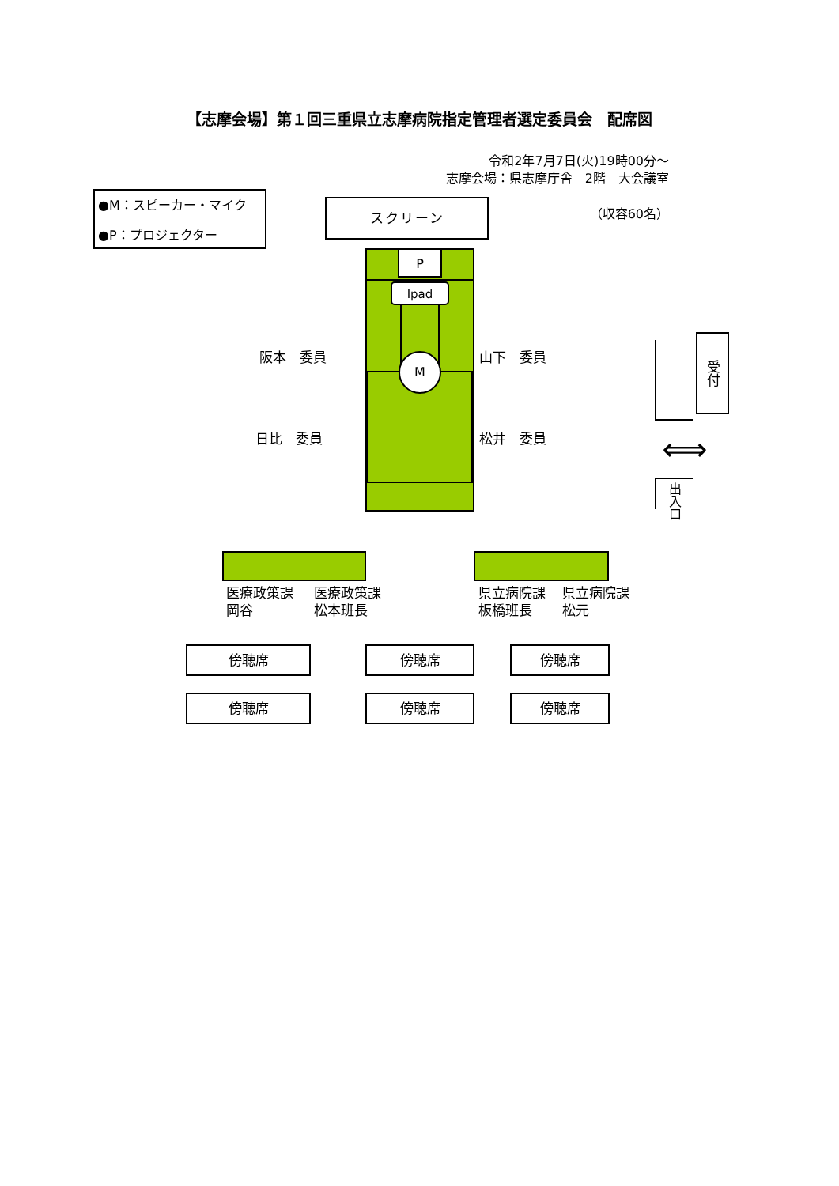【志摩会場】第１回三重県立志摩病院指定管理者選定委員会　配席図
令和2年7月7日(火)19時00分～
志摩会場：県志摩庁舎　2階　大会議室
●M：スピーカー・マイク
●P：プロジェクター
スクリーン
（収容60名）
阪本　委員
日比　委員
P
Ipad
M
山下　委員
松井　委員
受付
⟺
出入口
医療政策課
岡谷
医療政策課
松本班長
県立病院課
板橋班長
県立病院課
松元
傍聴席 傍聴席 傍聴席
傍聴席 傍聴席 傍聴席